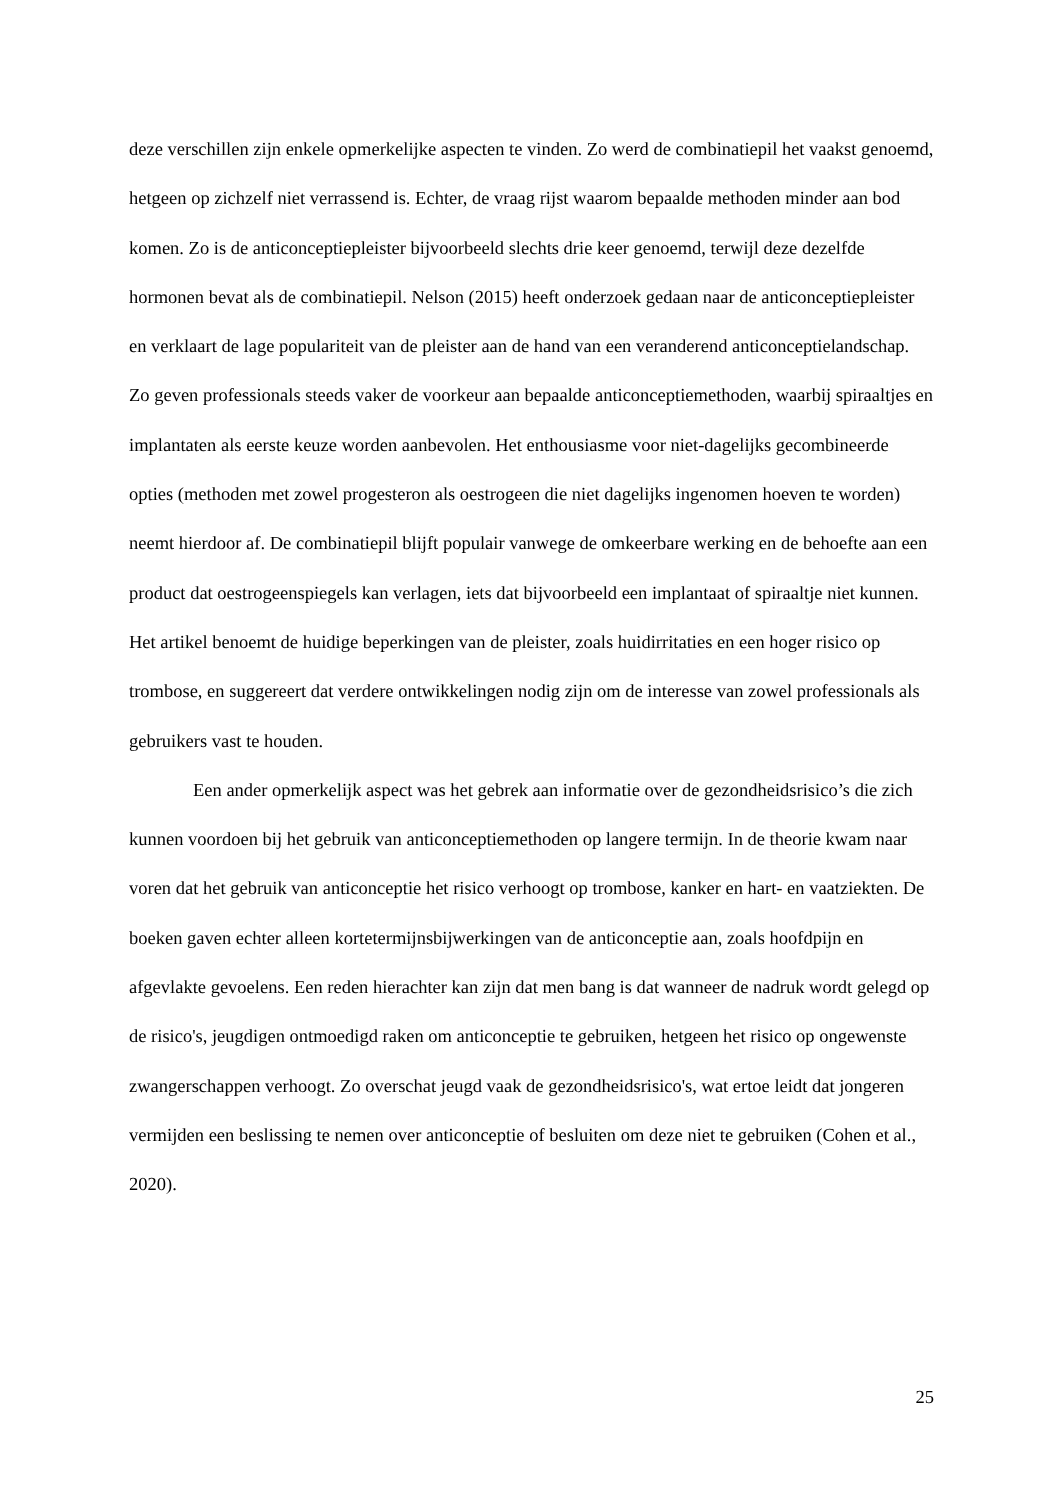deze verschillen zijn enkele opmerkelijke aspecten te vinden. Zo werd de combinatiepil het vaakst genoemd, hetgeen op zichzelf niet verrassend is. Echter, de vraag rijst waarom bepaalde methoden minder aan bod komen. Zo is de anticonceptiepleister bijvoorbeeld slechts drie keer genoemd, terwijl deze dezelfde hormonen bevat als de combinatiepil. Nelson (2015) heeft onderzoek gedaan naar de anticonceptiepleister en verklaart de lage populariteit van de pleister aan de hand van een veranderend anticonceptielandschap. Zo geven professionals steeds vaker de voorkeur aan bepaalde anticonceptiemethoden, waarbij spiraaltjes en implantaten als eerste keuze worden aanbevolen. Het enthousiasme voor niet-dagelijks gecombineerde opties (methoden met zowel progesteron als oestrogeen die niet dagelijks ingenomen hoeven te worden) neemt hierdoor af. De combinatiepil blijft populair vanwege de omkeerbare werking en de behoefte aan een product dat oestrogeenspiegels kan verlagen, iets dat bijvoorbeeld een implantaat of spiraaltje niet kunnen. Het artikel benoemt de huidige beperkingen van de pleister, zoals huidirritaties en een hoger risico op trombose, en suggereert dat verdere ontwikkelingen nodig zijn om de interesse van zowel professionals als gebruikers vast te houden.
Een ander opmerkelijk aspect was het gebrek aan informatie over de gezondheidsrisico’s die zich kunnen voordoen bij het gebruik van anticonceptiemethoden op langere termijn. In de theorie kwam naar voren dat het gebruik van anticonceptie het risico verhoogt op trombose, kanker en hart- en vaatziekten. De boeken gaven echter alleen kortetermijnsbijwerkingen van de anticonceptie aan, zoals hoofdpijn en afgevlakte gevoelens. Een reden hierachter kan zijn dat men bang is dat wanneer de nadruk wordt gelegd op de risico's, jeugdigen ontmoedigd raken om anticonceptie te gebruiken, hetgeen het risico op ongewenste zwangerschappen verhoogt. Zo overschat jeugd vaak de gezondheidsrisico's, wat ertoe leidt dat jongeren vermijden een beslissing te nemen over anticonceptie of besluiten om deze niet te gebruiken (Cohen et al., 2020).
25